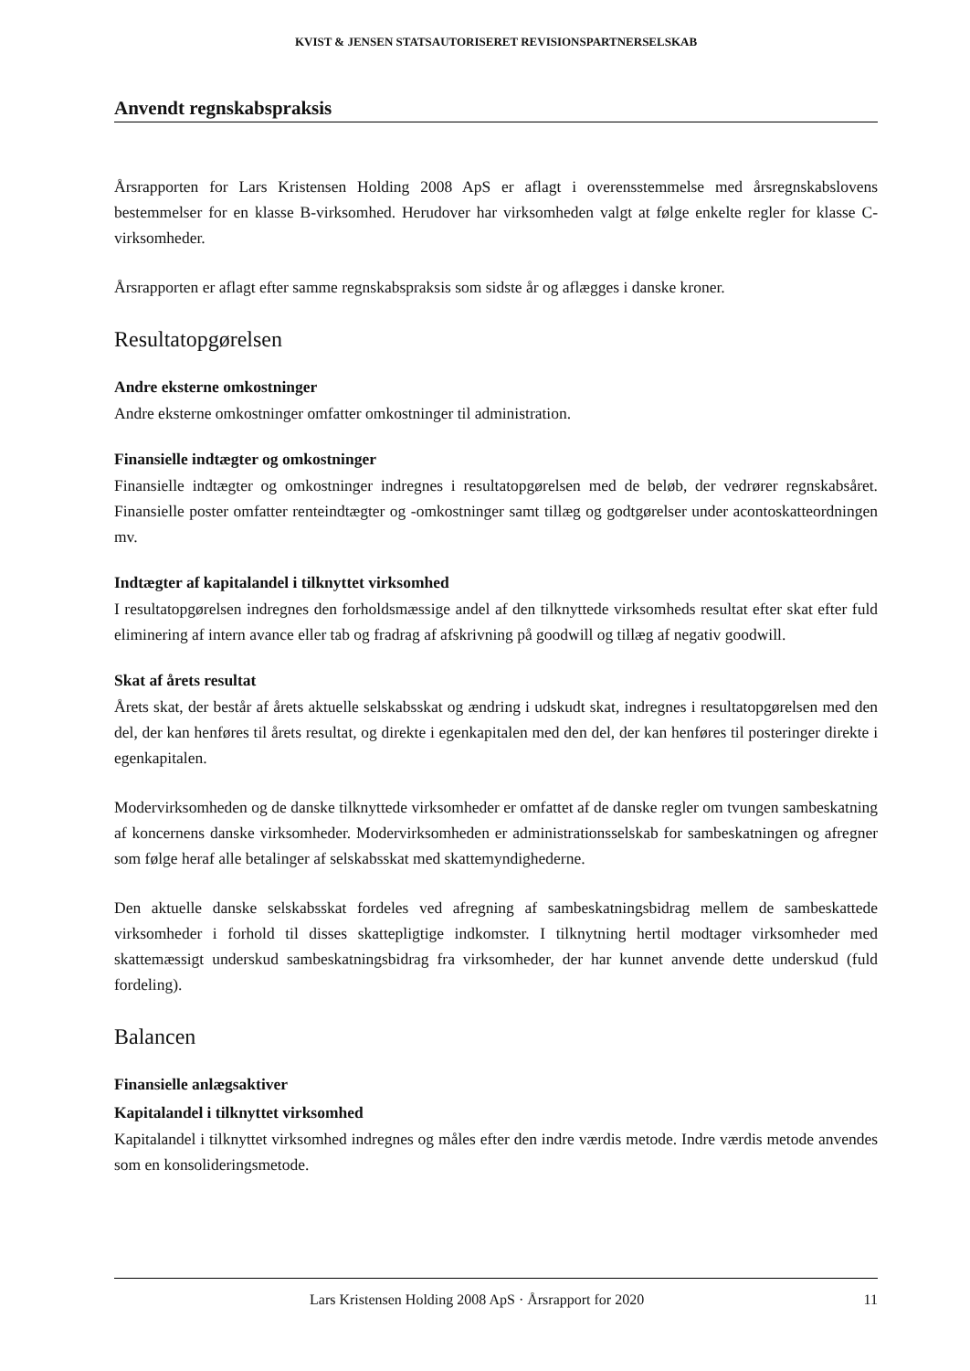KVIST & JENSEN STATSAUTORISERET REVISIONSPARTNERSELSKAB
Anvendt regnskabspraksis
Årsrapporten for Lars Kristensen Holding 2008 ApS er aflagt i overensstemmelse med årsregnskabslovens bestemmelser for en klasse B-virksomhed. Herudover har virksomheden valgt at følge enkelte regler for klasse C-virksomheder.
Årsrapporten er aflagt efter samme regnskabspraksis som sidste år og aflægges i danske kroner.
Resultatopgørelsen
Andre eksterne omkostninger
Andre eksterne omkostninger omfatter omkostninger til administration.
Finansielle indtægter og omkostninger
Finansielle indtægter og omkostninger indregnes i resultatopgørelsen med de beløb, der vedrører regnskabsåret. Finansielle poster omfatter renteindtægter og -omkostninger samt tillæg og godtgørelser under acontoskatteordningen mv.
Indtægter af kapitalandel i tilknyttet virksomhed
I resultatopgørelsen indregnes den forholdsmæssige andel af den tilknyttede virksomheds resultat efter skat efter fuld eliminering af intern avance eller tab og fradrag af afskrivning på goodwill og tillæg af negativ goodwill.
Skat af årets resultat
Årets skat, der består af årets aktuelle selskabsskat og ændring i udskudt skat, indregnes i resultatopgørelsen med den del, der kan henføres til årets resultat, og direkte i egenkapitalen med den del, der kan henføres til posteringer direkte i egenkapitalen.
Modervirksomheden og de danske tilknyttede virksomheder er omfattet af de danske regler om tvungen sambeskatning af koncernens danske virksomheder. Modervirksomheden er administrationsselskab for sambeskatningen og afregner som følge heraf alle betalinger af selskabsskat med skattemyndighederne.
Den aktuelle danske selskabsskat fordeles ved afregning af sambeskatningsbidrag mellem de sambeskattede virksomheder i forhold til disses skattepligtige indkomster. I tilknytning hertil modtager virksomheder med skattemæssigt underskud sambeskatningsbidrag fra virksomheder, der har kunnet anvende dette underskud (fuld fordeling).
Balancen
Finansielle anlægsaktiver
Kapitalandel i tilknyttet virksomhed
Kapitalandel i tilknyttet virksomhed indregnes og måles efter den indre værdis metode. Indre værdis metode anvendes som en konsolideringsmetode.
Lars Kristensen Holding 2008 ApS · Årsrapport for 2020 11